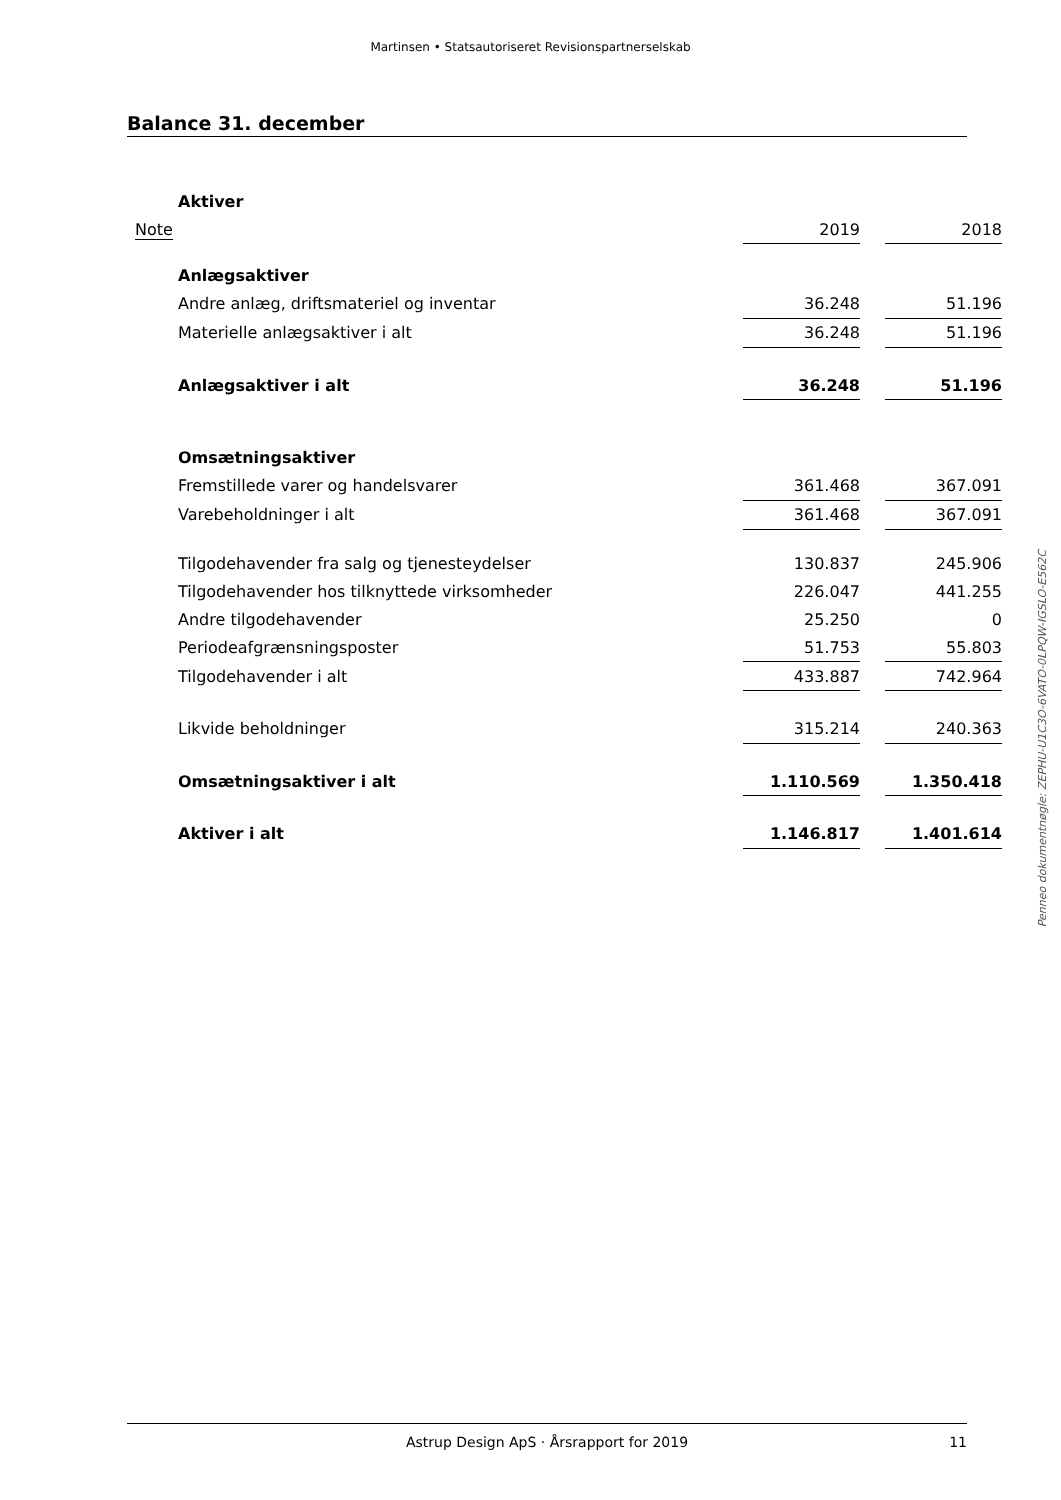Martinsen • Statsautoriseret Revisionspartnerselskab
Balance 31. december
| Aktiver | | | |
| Note | 2019 | | 2018 |
| Anlægsaktiver | | | |
| Andre anlæg, driftsmateriel og inventar | 36.248 | | 51.196 |
| Materielle anlægsaktiver i alt | 36.248 | | 51.196 |
| Anlægsaktiver i alt | 36.248 | | 51.196 |
| Omsætningsaktiver | | | |
| Fremstillede varer og handelsvarer | 361.468 | | 367.091 |
| Varebeholdninger i alt | 361.468 | | 367.091 |
| Tilgodehavender fra salg og tjenesteydelser | 130.837 | | 245.906 |
| Tilgodehavender hos tilknyttede virksomheder | 226.047 | | 441.255 |
| Andre tilgodehavender | 25.250 | | 0 |
| Periodeafgrænsningsposter | 51.753 | | 55.803 |
| Tilgodehavender i alt | 433.887 | | 742.964 |
| Likvide beholdninger | 315.214 | | 240.363 |
| Omsætningsaktiver i alt | 1.110.569 | | 1.350.418 |
| Aktiver i alt | 1.146.817 | | 1.401.614 |
Penneo dokumentnøgle: ZEPHU-U1C3O-6VATO-0LPQW-IGSLO-E562C
Astrup Design ApS · Årsrapport for 2019 11